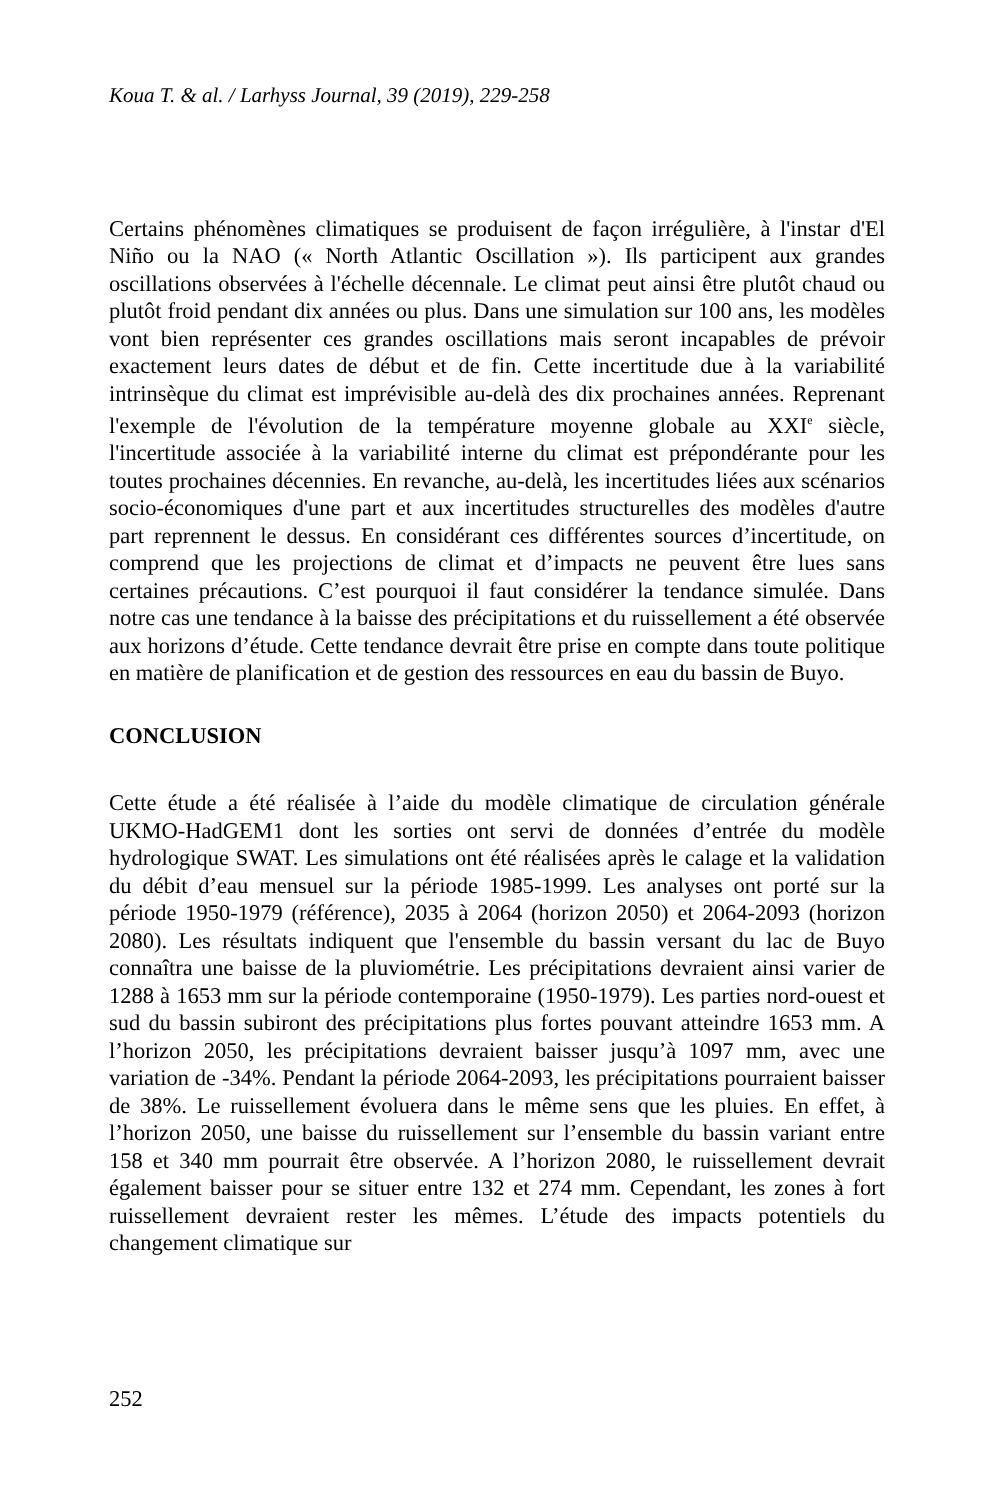Koua T. & al. / Larhyss Journal, 39 (2019), 229-258
Certains phénomènes climatiques se produisent de façon irrégulière, à l'instar d'El Niño ou la NAO (« North Atlantic Oscillation »). Ils participent aux grandes oscillations observées à l'échelle décennale. Le climat peut ainsi être plutôt chaud ou plutôt froid pendant dix années ou plus. Dans une simulation sur 100 ans, les modèles vont bien représenter ces grandes oscillations mais seront incapables de prévoir exactement leurs dates de début et de fin. Cette incertitude due à la variabilité intrinsèque du climat est imprévisible au-delà des dix prochaines années. Reprenant l'exemple de l'évolution de la température moyenne globale au XXI<sup>e</sup> siècle, l'incertitude associée à la variabilité interne du climat est prépondérante pour les toutes prochaines décennies. En revanche, au-delà, les incertitudes liées aux scénarios socio-économiques d'une part et aux incertitudes structurelles des modèles d'autre part reprennent le dessus. En considérant ces différentes sources d’incertitude, on comprend que les projections de climat et d’impacts ne peuvent être lues sans certaines précautions. C’est pourquoi il faut considérer la tendance simulée. Dans notre cas une tendance à la baisse des précipitations et du ruissellement a été observée aux horizons d’étude. Cette tendance devrait être prise en compte dans toute politique en matière de planification et de gestion des ressources en eau du bassin de Buyo.
CONCLUSION
Cette étude a été réalisée à l’aide du modèle climatique de circulation générale UKMO-HadGEM1 dont les sorties ont servi de données d’entrée du modèle hydrologique SWAT. Les simulations ont été réalisées après le calage et la validation du débit d’eau mensuel sur la période 1985-1999. Les analyses ont porté sur la période 1950-1979 (référence), 2035 à 2064 (horizon 2050) et 2064-2093 (horizon 2080). Les résultats indiquent que l'ensemble du bassin versant du lac de Buyo connaîtra une baisse de la pluviométrie. Les précipitations devraient ainsi varier de 1288 à 1653 mm sur la période contemporaine (1950-1979). Les parties nord-ouest et sud du bassin subiront des précipitations plus fortes pouvant atteindre 1653 mm. A l’horizon 2050, les précipitations devraient baisser jusqu’à 1097 mm, avec une variation de -34%. Pendant la période 2064-2093, les précipitations pourraient baisser de 38%. Le ruissellement évoluera dans le même sens que les pluies. En effet, à l’horizon 2050, une baisse du ruissellement sur l’ensemble du bassin variant entre 158 et 340 mm pourrait être observée. A l’horizon 2080, le ruissellement devrait également baisser pour se situer entre 132 et 274 mm. Cependant, les zones à fort ruissellement devraient rester les mêmes. L’étude des impacts potentiels du changement climatique sur
252